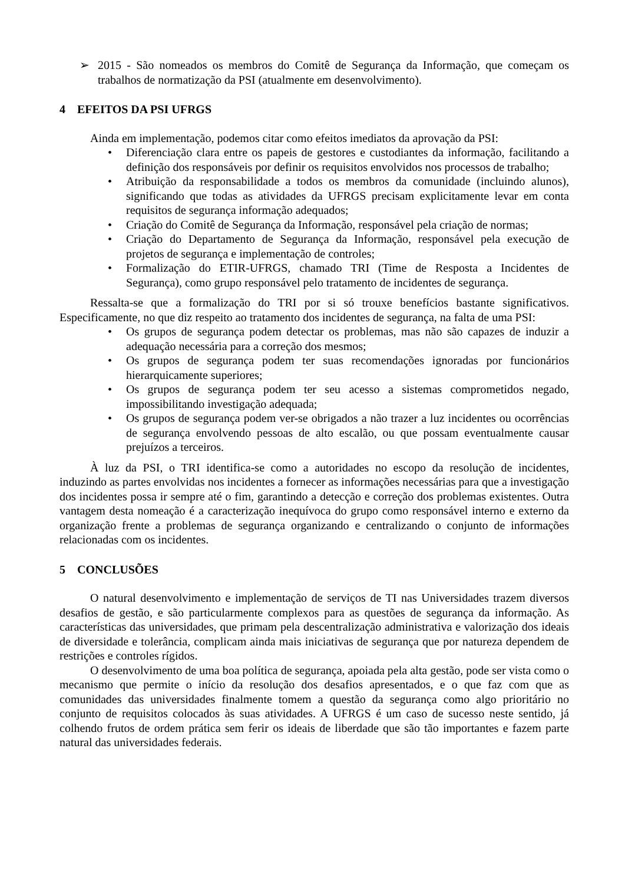➢ 2015 - São nomeados os membros do Comitê de Segurança da Informação, que começam os trabalhos de normatização da PSI (atualmente em desenvolvimento).
4 EFEITOS DA PSI UFRGS
Ainda em implementação, podemos citar como efeitos imediatos da aprovação da PSI:
• Diferenciação clara entre os papeis de gestores e custodiantes da informação, facilitando a definição dos responsáveis por definir os requisitos envolvidos nos processos de trabalho;
• Atribuição da responsabilidade a todos os membros da comunidade (incluindo alunos), significando que todas as atividades da UFRGS precisam explicitamente levar em conta requisitos de segurança informação adequados;
• Criação do Comitê de Segurança da Informação, responsável pela criação de normas;
• Criação do Departamento de Segurança da Informação, responsável pela execução de projetos de segurança e implementação de controles;
• Formalização do ETIR-UFRGS, chamado TRI (Time de Resposta a Incidentes de Segurança), como grupo responsável pelo tratamento de incidentes de segurança.
Ressalta-se que a formalização do TRI por si só trouxe benefícios bastante significativos. Especificamente, no que diz respeito ao tratamento dos incidentes de segurança, na falta de uma PSI:
• Os grupos de segurança podem detectar os problemas, mas não são capazes de induzir a adequação necessária para a correção dos mesmos;
• Os grupos de segurança podem ter suas recomendações ignoradas por funcionários hierarquicamente superiores;
• Os grupos de segurança podem ter seu acesso a sistemas comprometidos negado, impossibilitando investigação adequada;
• Os grupos de segurança podem ver-se obrigados a não trazer a luz incidentes ou ocorrências de segurança envolvendo pessoas de alto escalão, ou que possam eventualmente causar prejuízos a terceiros.
À luz da PSI, o TRI identifica-se como a autoridades no escopo da resolução de incidentes, induzindo as partes envolvidas nos incidentes a fornecer as informações necessárias para que a investigação dos incidentes possa ir sempre até o fim, garantindo a detecção e correção dos problemas existentes. Outra vantagem desta nomeação é a caracterização inequívoca do grupo como responsável interno e externo da organização frente a problemas de segurança organizando e centralizando o conjunto de informações relacionadas com os incidentes.
5 CONCLUSÕES
O natural desenvolvimento e implementação de serviços de TI nas Universidades trazem diversos desafios de gestão, e são particularmente complexos para as questões de segurança da informação. As características das universidades, que primam pela descentralização administrativa e valorização dos ideais de diversidade e tolerância, complicam ainda mais iniciativas de segurança que por natureza dependem de restrições e controles rígidos.
O desenvolvimento de uma boa política de segurança, apoiada pela alta gestão, pode ser vista como o mecanismo que permite o início da resolução dos desafios apresentados, e o que faz com que as comunidades das universidades finalmente tomem a questão da segurança como algo prioritário no conjunto de requisitos colocados às suas atividades. A UFRGS é um caso de sucesso neste sentido, já colhendo frutos de ordem prática sem ferir os ideais de liberdade que são tão importantes e fazem parte natural das universidades federais.